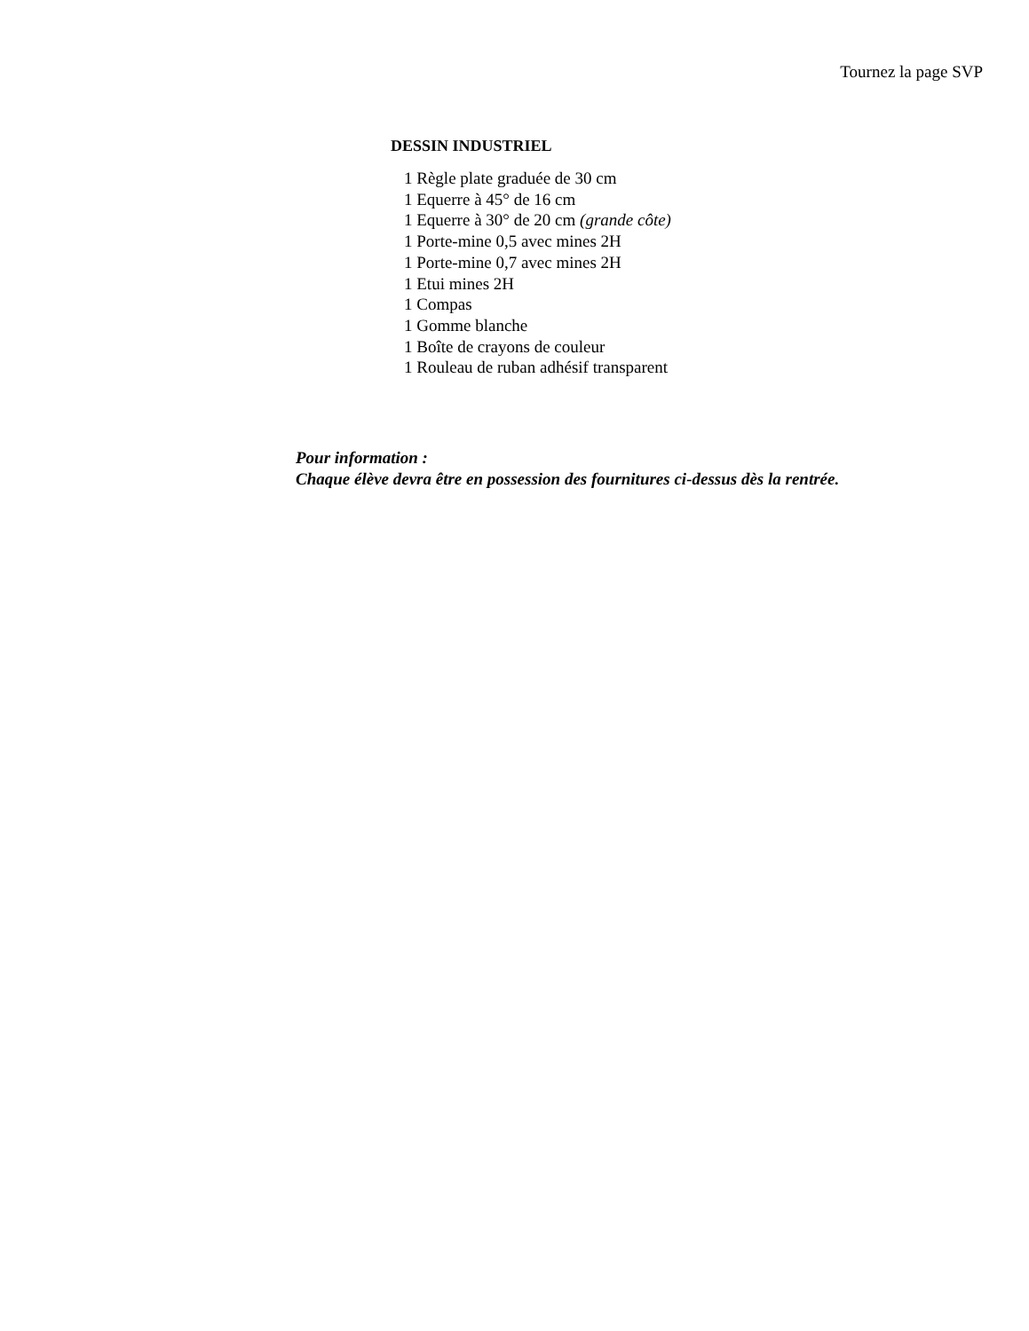Tournez la page SVP
DESSIN INDUSTRIEL
1 Règle plate graduée de 30 cm
1 Equerre à 45° de 16 cm
1 Equerre à 30° de 20 cm (grande côte)
1 Porte-mine 0,5 avec mines 2H
1 Porte-mine 0,7 avec mines 2H
1 Etui mines 2H
1 Compas
1 Gomme blanche
1 Boîte de crayons de couleur
1 Rouleau de ruban adhésif transparent
Pour information :
Chaque élève devra être en possession des fournitures ci-dessus dès la rentrée.